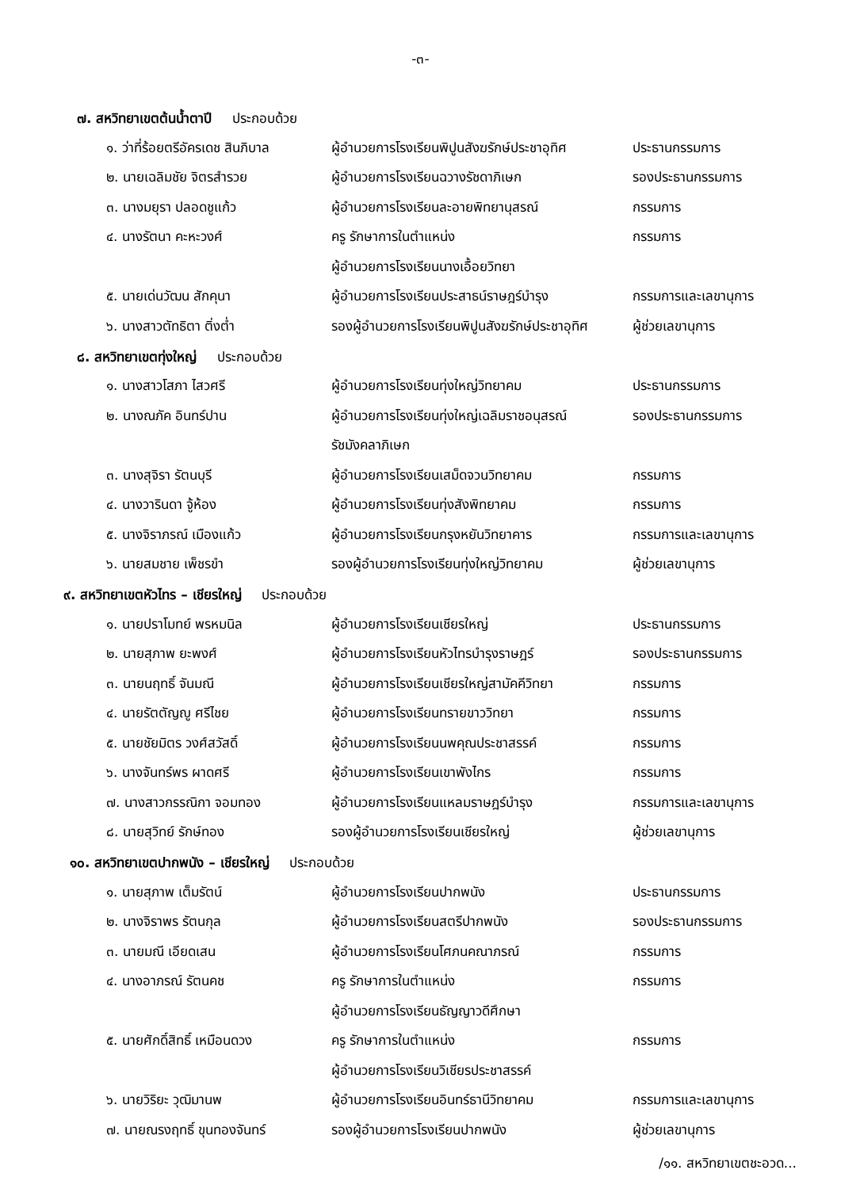-๓-
๗. สหวิทยาเขตต้นน้ำตาปี ประกอบด้วย
| ๑. ว่าที่ร้อยตรีอัครเดช สินภิบาล | ผู้อำนวยการโรงเรียนพิปูนสังฆรักษ์ประชาอุทิศ | ประธานกรรมการ |
| ๒. นายเฉลิมชัย จิตรสำรวย | ผู้อำนวยการโรงเรียนฉวางรัชดาภิเษก | รองประธานกรรมการ |
| ๓. นางมยุรา ปลอดชูแก้ว | ผู้อำนวยการโรงเรียนละอายพิทยานุสรณ์ | กรรมการ |
| ๔. นางรัตนา คะหะวงศ์ | ครู รักษาการในตำแหน่ง | กรรมการ |
| | ผู้อำนวยการโรงเรียนนางเอื้อยวิทยา | |
| ๕. นายเด่นวัฒน สักคุนา | ผู้อำนวยการโรงเรียนประสาธน์ราษฎร์บำรุง | กรรมการและเลขานุการ |
| ๖. นางสาวตัทธิตา ติ่งต่ำ | รองผู้อำนวยการโรงเรียนพิปูนสังฆรักษ์ประชาอุทิศ | ผู้ช่วยเลขานุการ |
๘. สหวิทยาเขตทุ่งใหญ่ ประกอบด้วย
| ๑. นางสาวโสภา ไสวศรี | ผู้อำนวยการโรงเรียนทุ่งใหญ่วิทยาคม | ประธานกรรมการ |
| ๒. นางณภัค อินทร์ปาน | ผู้อำนวยการโรงเรียนทุ่งใหญ่เฉลิมราชอนุสรณ์ | รองประธานกรรมการ |
| | รัชมังคลาภิเษก | |
| ๓. นางสุจิรา รัตนบุรี | ผู้อำนวยการโรงเรียนเสม็ดจวนวิทยาคม | กรรมการ |
| ๔. นางวารินดา จู้ห้อง | ผู้อำนวยการโรงเรียนทุ่งสังพิทยาคม | กรรมการ |
| ๕. นางจิราภรณ์ เมืองแก้ว | ผู้อำนวยการโรงเรียนกรุงหยันวิทยาคาร | กรรมการและเลขานุการ |
| ๖. นายสมชาย เพ็ชรขำ | รองผู้อำนวยการโรงเรียนทุ่งใหญ่วิทยาคม | ผู้ช่วยเลขานุการ |
๙. สหวิทยาเขตหัวไทร – เชียรใหญ่ ประกอบด้วย
| ๑. นายปราโมทย์ พรหมนิล | ผู้อำนวยการโรงเรียนเชียรใหญ่ | ประธานกรรมการ |
| ๒. นายสุภาพ ยะพงศ์ | ผู้อำนวยการโรงเรียนหัวไทรบำรุงราษฎร์ | รองประธานกรรมการ |
| ๓. นายนฤทธิ์ จันมณี | ผู้อำนวยการโรงเรียนเชียรใหญ่สามัคคีวิทยา | กรรมการ |
| ๔. นายรัตตัญญู ศรีไชย | ผู้อำนวยการโรงเรียนทรายขาววิทยา | กรรมการ |
| ๕. นายชัยมิตร วงศ์สวัสดิ์ | ผู้อำนวยการโรงเรียนนพคุณประชาสรรค์ | กรรมการ |
| ๖. นางจันทร์พร ผาดศรี | ผู้อำนวยการโรงเรียนเขาพังไกร | กรรมการ |
| ๗. นางสาวกรรณิกา จอมทอง | ผู้อำนวยการโรงเรียนแหลมราษฎร์บำรุง | กรรมการและเลขานุการ |
| ๘. นายสุวิทย์ รักษ์ทอง | รองผู้อำนวยการโรงเรียนเชียรใหญ่ | ผู้ช่วยเลขานุการ |
๑๐. สหวิทยาเขตปากพนัง – เชียรใหญ่ ประกอบด้วย
| ๑. นายสุภาพ เต็มรัตน์ | ผู้อำนวยการโรงเรียนปากพนัง | ประธานกรรมการ |
| ๒. นางจิราพร รัตนกุล | ผู้อำนวยการโรงเรียนสตรีปากพนัง | รองประธานกรรมการ |
| ๓. นายมณี เอียดเสน | ผู้อำนวยการโรงเรียนโศภนคณาภรณ์ | กรรมการ |
| ๔. นางอาภรณ์ รัตนคช | ครู รักษาการในตำแหน่ง | กรรมการ |
| | ผู้อำนวยการโรงเรียนธัญญาวดีศึกษา | |
| ๕. นายศักดิ์สิทธิ์ เหมือนดวง | ครู รักษาการในตำแหน่ง | กรรมการ |
| | ผู้อำนวยการโรงเรียนวิเชียรประชาสรรค์ | |
| ๖. นายวิริยะ วุฒิมานพ | ผู้อำนวยการโรงเรียนอินทร์ธานีวิทยาคม | กรรมการและเลขานุการ |
| ๗. นายณรงฤทธิ์ ขุนทองจันทร์ | รองผู้อำนวยการโรงเรียนปากพนัง | ผู้ช่วยเลขานุการ |
/๑๑. สหวิทยาเขตชะอวด...